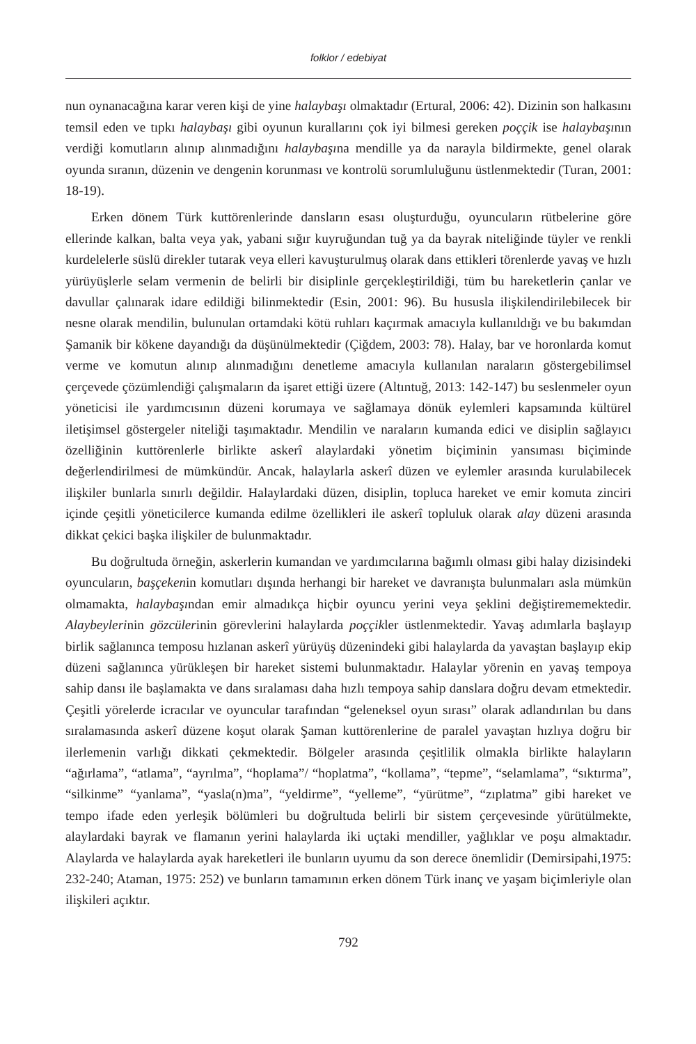folklor / edebiyat
nun oynanacağına karar veren kişi de yine halaybaşı olmaktadır (Ertural, 2006: 42). Dizinin son halkasını temsil eden ve tıpkı halaybaşı gibi oyunun kurallarını çok iyi bilmesi gereken poççik ise halaybaşının verdiği komutların alınıp alınmadığını halaybaşına mendille ya da narayla bildirmekte, genel olarak oyunda sıranın, düzenin ve dengenin korunması ve kontrolü sorumluluğunu üstlenmektedir (Turan, 2001: 18-19).
Erken dönem Türk kuttörenlerinde dansların esası oluşturduğu, oyuncuların rütbelerine göre ellerinde kalkan, balta veya yak, yabani sığır kuyruğundan tuğ ya da bayrak niteliğinde tüyler ve renkli kurdelelerle süslü direkler tutarak veya elleri kavuşturulmuş olarak dans ettikleri törenlerde yavaş ve hızlı yürüyüşlerle selam vermenin de belirli bir disiplinle gerçekleştirildiği, tüm bu hareketlerin çanlar ve davullar çalınarak idare edildiği bilinmektedir (Esin, 2001: 96). Bu hususla ilişkilendirilebilecek bir nesne olarak mendilin, bulunulan ortamdaki kötü ruhları kaçırmak amacıyla kullanıldığı ve bu bakımdan Şamanik bir kökene dayandığı da düşünülmektedir (Çiğdem, 2003: 78). Halay, bar ve horonlarda komut verme ve komutun alınıp alınmadığını denetleme amacıyla kullanılan naraların göstergebilimsel çerçevede çözümlendiği çalışmaların da işaret ettiği üzere (Altıntuğ, 2013: 142-147) bu seslenmeler oyun yöneticisi ile yardımcısının düzeni korumaya ve sağlamaya dönük eylemleri kapsamında kültürel iletişimsel göstergeler niteliği taşımaktadır. Mendilin ve naraların kumanda edici ve disiplin sağlayıcı özelliğinin kuttörenlerle birlikte askerî alaylardaki yönetim biçiminin yansıması biçiminde değerlendirilmesi de mümkündür. Ancak, halaylarla askerî düzen ve eylemler arasında kurulabilecek ilişkiler bunlarla sınırlı değildir. Halaylardaki düzen, disiplin, topluca hareket ve emir komuta zinciri içinde çeşitli yöneticilerce kumanda edilme özellikleri ile askerî topluluk olarak alay düzeni arasında dikkat çekici başka ilişkiler de bulunmaktadır.
Bu doğrultuda örneğin, askerlerin kumandan ve yardımcılarına bağımlı olması gibi halay dizisindeki oyuncuların, başçekenin komutları dışında herhangi bir hareket ve davranışta bulunmaları asla mümkün olmamakta, halaybaşından emir almadıkça hiçbir oyuncu yerini veya şeklini değiştirememektedir. Alaybeylerinin gözcülerinin görevlerini halaylarda poççikler üstlenmektedir. Yavaş adımlarla başlayıp birlik sağlanınca temposu hızlanan askerî yürüyüş düzenindeki gibi halaylarda da yavaştan başlayıp ekip düzeni sağlanınca yürükleşen bir hareket sistemi bulunmaktadır. Halaylar yörenin en yavaş tempoya sahip dansı ile başlamakta ve dans sıralaması daha hızlı tempoya sahip danslara doğru devam etmektedir. Çeşitli yörelerde icracılar ve oyuncular tarafından “geleneksel oyun sırası” olarak adlandırılan bu dans sıralamasında askerî düzene koşut olarak Şaman kuttörenlerine de paralel yavaştan hızlıya doğru bir ilerlemenin varlığı dikkati çekmektedir. Bölgeler arasında çeşitlilik olmakla birlikte halayların “ağırlama”, “atlama”, “ayrılma”, “hoplama”/ “hoplatma”, “kollama”, “tepme”, “selamlama”, “sıktırma”, “silkinme” “yanlama”, “yasla(n)ma”, “yeldirme”, “yelleme”, “yürütme”, “zıplatma” gibi hareket ve tempo ifade eden yerleşik bölümleri bu doğrultuda belirli bir sistem çerçevesinde yürütülmekte, alaylardaki bayrak ve flamanın yerini halaylarda iki uçtaki mendiller, yağlıklar ve poşu almaktadır. Alaylarda ve halaylarda ayak hareketleri ile bunların uyumu da son derece önemlidir (Demirsipahi,1975: 232-240; Ataman, 1975: 252) ve bunların tamamının erken dönem Türk inanç ve yaşam biçimleriyle olan ilişkileri açıktır.
792